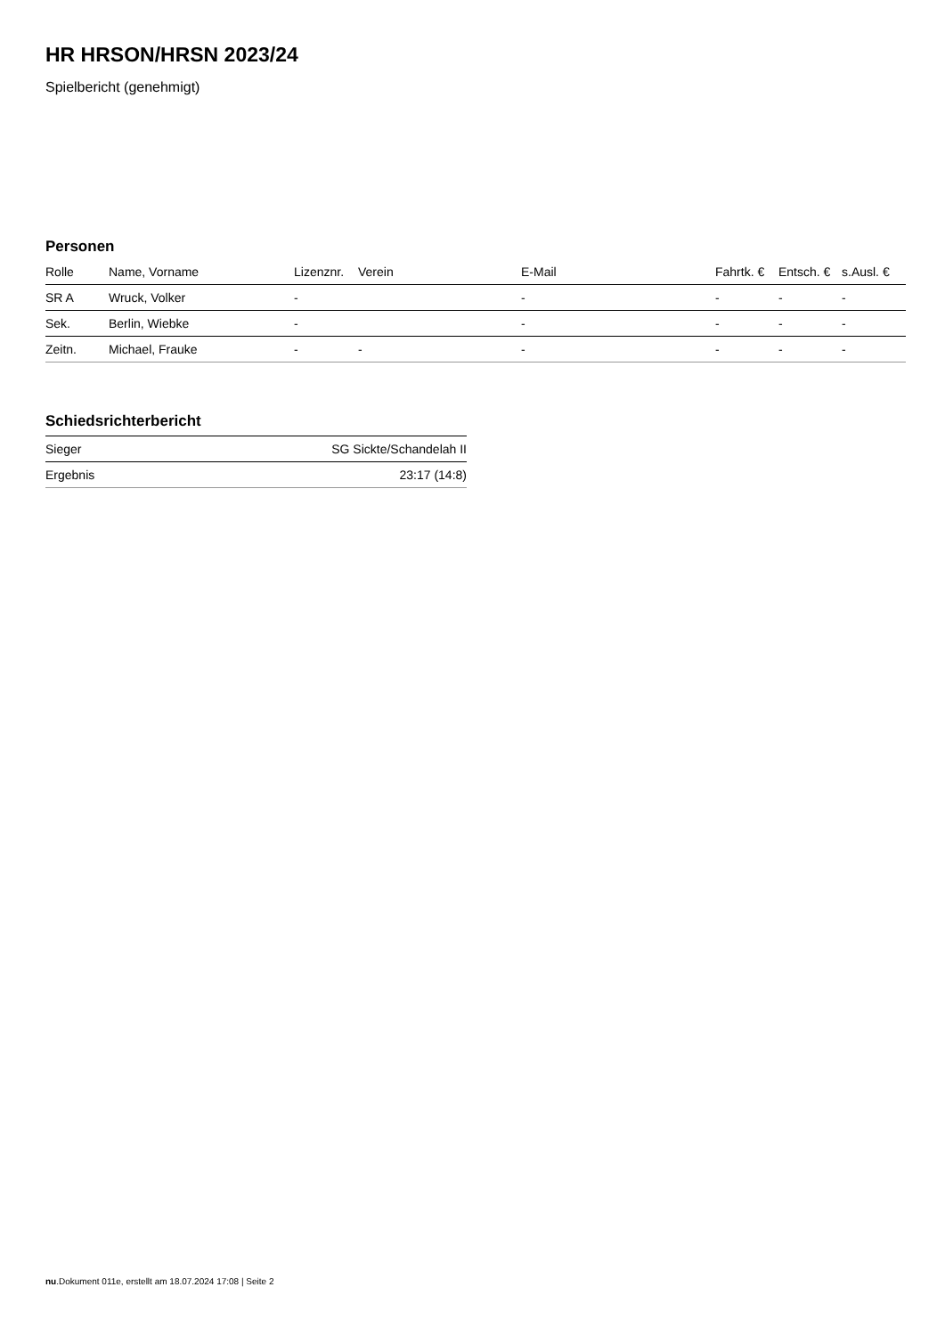HR HRSON/HRSN 2023/24
Spielbericht (genehmigt)
Personen
| Rolle | Name, Vorname | Lizenznr. | Verein | E-Mail | Fahrtk. € | Entsch. € | s.Ausl. € |
| --- | --- | --- | --- | --- | --- | --- | --- |
| SR A | Wruck, Volker | - | | - | - | - | - |
| Sek. | Berlin, Wiebke | - | | - | - | - | - |
| Zeitn. | Michael, Frauke | - | - | - | - | - | - |
Schiedsrichterbericht
| Sieger | SG Sickte/Schandelah II |
| Ergebnis | 23:17 (14:8) |
nu.Dokument 011e, erstellt am 18.07.2024 17:08 | Seite 2